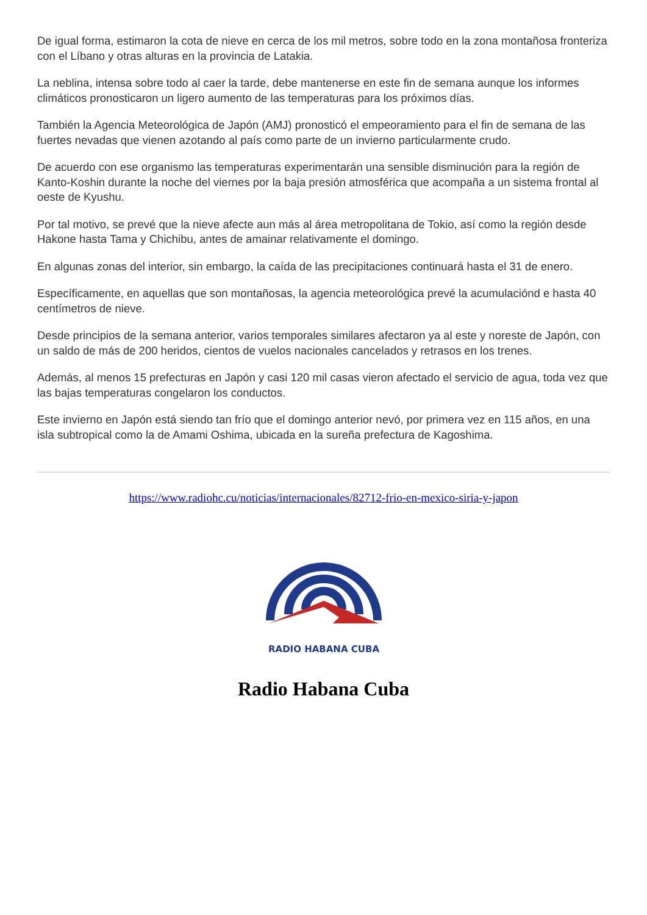De igual forma, estimaron la cota de nieve en cerca de los mil metros, sobre todo en la zona montañosa fronteriza con el Líbano y otras alturas en la provincia de Latakia.
La neblina, intensa sobre todo al caer la tarde, debe mantenerse en este fin de semana aunque los informes climáticos pronosticaron un ligero aumento de las temperaturas para los próximos días.
También la Agencia Meteorológica de Japón (AMJ) pronosticó el empeoramiento para el fin de semana de las fuertes nevadas que vienen azotando al país como parte de un invierno particularmente crudo.
De acuerdo con ese organismo las temperaturas experimentarán una sensible disminución para la región de Kanto-Koshin durante la noche del viernes por la baja presión atmosférica que acompaña a un sistema frontal al oeste de Kyushu.
Por tal motivo, se prevé que la nieve afecte aun más al área metropolitana de Tokio, así como la región desde Hakone hasta Tama y Chichibu, antes de amainar relativamente el domingo.
En algunas zonas del interior, sin embargo, la caída de las precipitaciones continuará hasta el 31 de enero.
Específicamente, en aquellas que son montañosas, la agencia meteorológica prevé la acumulaciónd e hasta 40 centímetros de nieve.
Desde principios de la semana anterior, varios temporales similares afectaron ya al este y noreste de Japón, con un saldo de más de 200 heridos, cientos de vuelos nacionales cancelados y retrasos en los trenes.
Además, al menos 15 prefecturas en Japón y casi 120 mil casas vieron afectado el servicio de agua, toda vez que las bajas temperaturas congelaron los conductos.
Este invierno en Japón está siendo tan frío que el domingo anterior nevó, por primera vez en 115 años, en una isla subtropical como la de Amami Oshima, ubicada en la sureña prefectura de Kagoshima.
https://www.radiohc.cu/noticias/internacionales/82712-frio-en-mexico-siria-y-japon
RADIO HABANA CUBA
Radio Habana Cuba